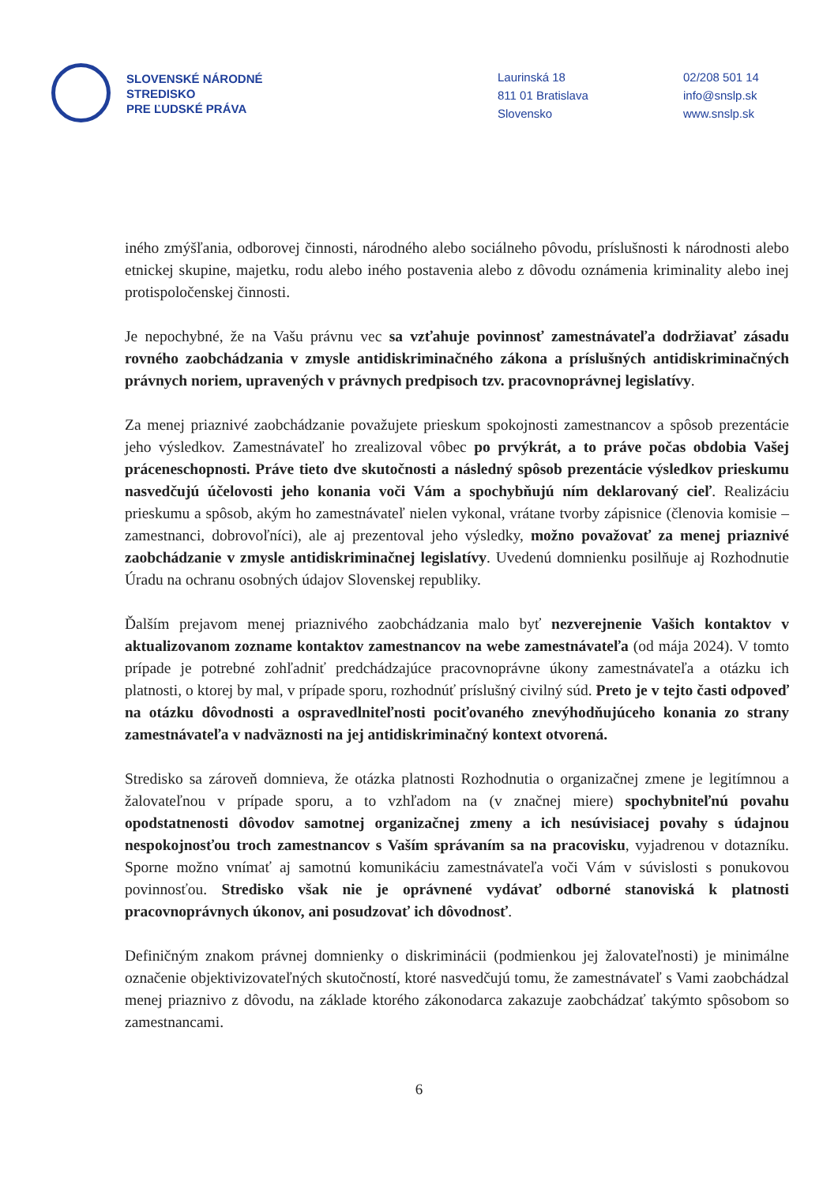SLOVENSKÉ NÁRODNÉ
STREDISKO
PRE ĽUDSKÉ PRÁVA
Laurinská 18
811 01 Bratislava
Slovensko
02/208 501 14
info@snslp.sk
www.snslp.sk
iného zmýšľania, odborovej činnosti, národného alebo sociálneho pôvodu, príslušnosti k národnosti alebo etnickej skupine, majetku, rodu alebo iného postavenia alebo z dôvodu oznámenia kriminality alebo inej protispoločenskej činnosti.
Je nepochybné, že na Vašu právnu vec sa vzťahuje povinnosť zamestnávateľa dodržiavať zásadu rovného zaobchádzania v zmysle antidiskriminačného zákona a príslušných antidiskriminačných právnych noriem, upravených v právnych predpisoch tzv. pracovnoprávnej legislatívy.
Za menej priaznivé zaobchádzanie považujete prieskum spokojnosti zamestnancov a spôsob prezentácie jeho výsledkov. Zamestnávateľ ho zrealizoval vôbec po prvýkrát, a to práve počas obdobia Vašej práceneschopnosti. Práve tieto dve skutočnosti a následný spôsob prezentácie výsledkov prieskumu nasvedčujú účelovosti jeho konania voči Vám a spochybňujú ním deklarovaný cieľ. Realizáciu prieskumu a spôsob, akým ho zamestnávateľ nielen vykonal, vrátane tvorby zápisnice (členovia komisie – zamestnanci, dobrovoľníci), ale aj prezentoval jeho výsledky, možno považovať za menej priaznivé zaobchádzanie v zmysle antidiskriminačnej legislatívy. Uvedenú domnienku posilňuje aj Rozhodnutie Úradu na ochranu osobných údajov Slovenskej republiky.
Ďalším prejavom menej priaznivého zaobchádzania malo byť nezverejnenie Vašich kontaktov v aktualizovanom zozname kontaktov zamestnancov na webe zamestnávateľa (od mája 2024). V tomto prípade je potrebné zohľadniť predchádzajúce pracovnoprávne úkony zamestnávateľa a otázku ich platnosti, o ktorej by mal, v prípade sporu, rozhodnúť príslušný civilný súd. Preto je v tejto časti odpoveď na otázku dôvodnosti a ospravedlniteľnosti pociťovaného znevýhodňujúceho konania zo strany zamestnávateľa v nadväznosti na jej antidiskriminačný kontext otvorená.
Stredisko sa zároveň domnieva, že otázka platnosti Rozhodnutia o organizačnej zmene je legitímnou a žalovateľnou v prípade sporu, a to vzhľadom na (v značnej miere) spochybniteľnú povahu opodstatnenosti dôvodov samotnej organizačnej zmeny a ich nesúvisiacej povahy s údajnou nespokojnosťou troch zamestnancov s Vaším správaním sa na pracovisku, vyjadrenou v dotazníku. Sporne možno vnímať aj samotnú komunikáciu zamestnávateľa voči Vám v súvislosti s ponukovou povinnosťou. Stredisko však nie je oprávnené vydávať odborné stanoviská k platnosti pracovnoprávnych úkonov, ani posudzovať ich dôvodnosť.
Definičným znakom právnej domnienky o diskriminácii (podmienkou jej žalovateľnosti) je minimálne označenie objektivizovateľných skutočností, ktoré nasvedčujú tomu, že zamestnávateľ s Vami zaobchádzal menej priaznivo z dôvodu, na základe ktorého zákonodarca zakazuje zaobchádzať takýmto spôsobom so zamestnancami.
6